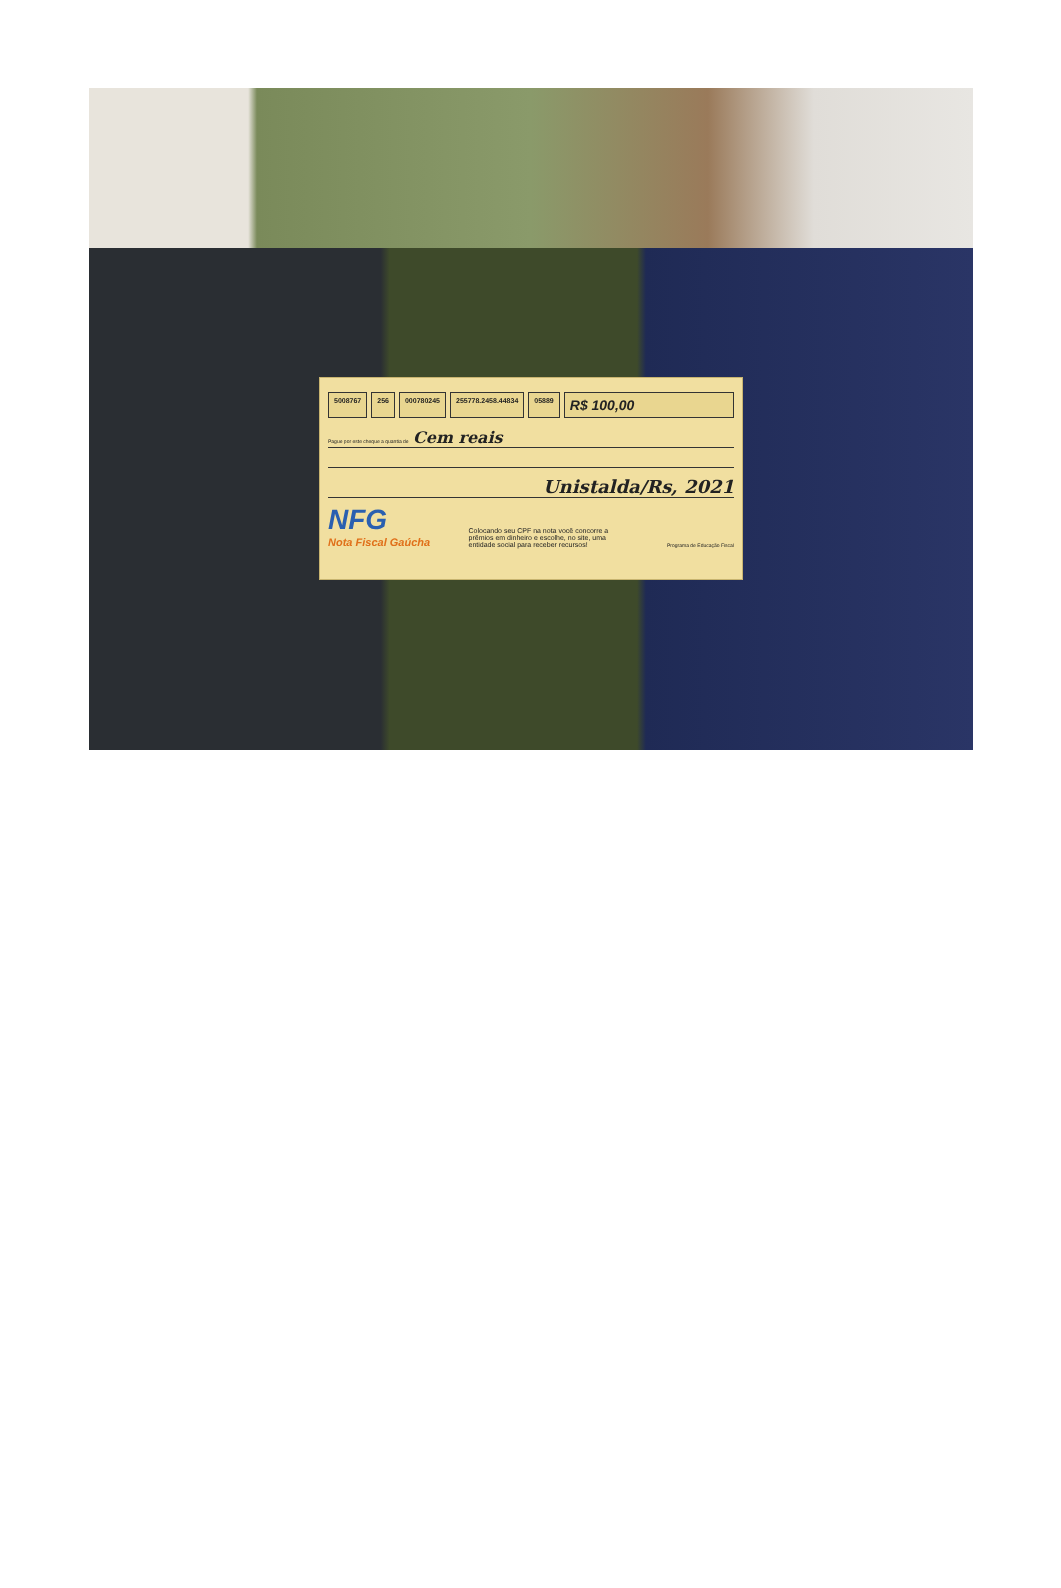5008767 256 000780245 255778.2458.44834 05889 R$ 100,00
Pague por este cheque a quantia de Cem reais
Unistalda/Rs, 2021
NFG
Nota Fiscal Gaúcha
Colocando seu CPF na nota você concorre a prêmios em dinheiro e escolhe, no site, uma entidade social para receber recursos!
Programa de Educação Fiscal